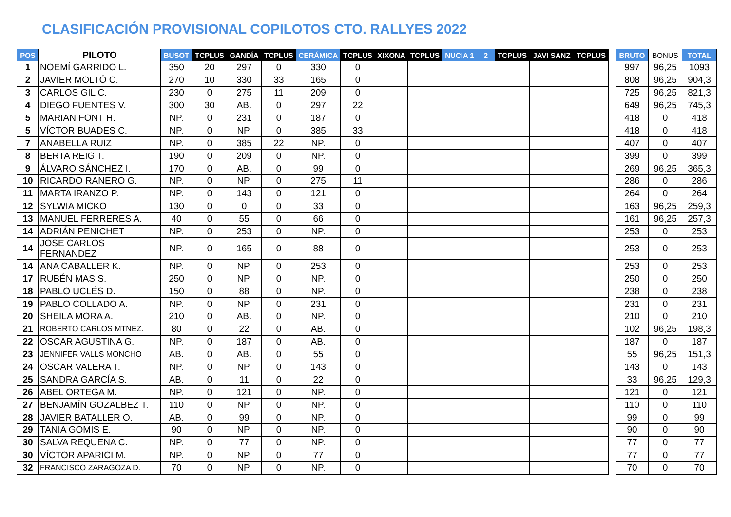CLASIFICACIÓN PROVISIONAL COPILOTOS CTO. RALLYES 2022
| POS | PILOTO | BUSOT | TCPLUS | GANDÍA | TCPLUS | CERÁMICA | TCPLUS | XIXONA | TCPLUS | NUCIA 1 | 2 | TCPLUS | JAVI SANZ | TCPLUS | | BRUTO | BONUS | TOTAL |
| 1 | NOEMÍ GARRIDO L. | 350 | 20 | 297 | 0 | 330 | 0 | | | | | | | | | 997 | 96,25 | 1093 |
| 2 | JAVIER MOLTÓ C. | 270 | 10 | 330 | 33 | 165 | 0 | | | | | | | | | 808 | 96,25 | 904,3 |
| 3 | CARLOS GIL C. | 230 | 0 | 275 | 11 | 209 | 0 | | | | | | | | | 725 | 96,25 | 821,3 |
| 4 | DIEGO FUENTES V. | 300 | 30 | AB. | 0 | 297 | 22 | | | | | | | | | 649 | 96,25 | 745,3 |
| 5 | MARIAN FONT H. | NP. | 0 | 231 | 0 | 187 | 0 | | | | | | | | | 418 | 0 | 418 |
| 5 | VÍCTOR BUADES C. | NP. | 0 | NP. | 0 | 385 | 33 | | | | | | | | | 418 | 0 | 418 |
| 7 | ANABELLA RUIZ | NP. | 0 | 385 | 22 | NP. | 0 | | | | | | | | | 407 | 0 | 407 |
| 8 | BERTA REIG T. | 190 | 0 | 209 | 0 | NP. | 0 | | | | | | | | | 399 | 0 | 399 |
| 9 | ÁLVARO SÁNCHEZ I. | 170 | 0 | AB. | 0 | 99 | 0 | | | | | | | | | 269 | 96,25 | 365,3 |
| 10 | RICARDO RANERO G. | NP. | 0 | NP. | 0 | 275 | 11 | | | | | | | | | 286 | 0 | 286 |
| 11 | MARTA IRANZO P. | NP. | 0 | 143 | 0 | 121 | 0 | | | | | | | | | 264 | 0 | 264 |
| 12 | SYLWIA MICKO | 130 | 0 | 0 | 0 | 33 | 0 | | | | | | | | | 163 | 96,25 | 259,3 |
| 13 | MANUEL FERRERES A. | 40 | 0 | 55 | 0 | 66 | 0 | | | | | | | | | 161 | 96,25 | 257,3 |
| 14 | ADRIÁN PENICHET | NP. | 0 | 253 | 0 | NP. | 0 | | | | | | | | | 253 | 0 | 253 |
| 14 | JOSE CARLOS FERNANDEZ | NP. | 0 | 165 | 0 | 88 | 0 | | | | | | | | | 253 | 0 | 253 |
| 14 | ANA CABALLER K. | NP. | 0 | NP. | 0 | 253 | 0 | | | | | | | | | 253 | 0 | 253 |
| 17 | RUBÉN MAS S. | 250 | 0 | NP. | 0 | NP. | 0 | | | | | | | | | 250 | 0 | 250 |
| 18 | PABLO UCLÉS D. | 150 | 0 | 88 | 0 | NP. | 0 | | | | | | | | | 238 | 0 | 238 |
| 19 | PABLO COLLADO A. | NP. | 0 | NP. | 0 | 231 | 0 | | | | | | | | | 231 | 0 | 231 |
| 20 | SHEILA MORA A. | 210 | 0 | AB. | 0 | NP. | 0 | | | | | | | | | 210 | 0 | 210 |
| 21 | ROBERTO CARLOS MTNEZ. | 80 | 0 | 22 | 0 | AB. | 0 | | | | | | | | | 102 | 96,25 | 198,3 |
| 22 | OSCAR AGUSTINA G. | NP. | 0 | 187 | 0 | AB. | 0 | | | | | | | | | 187 | 0 | 187 |
| 23 | JENNIFER VALLS MONCHO | AB. | 0 | AB. | 0 | 55 | 0 | | | | | | | | | 55 | 96,25 | 151,3 |
| 24 | OSCAR VALERA T. | NP. | 0 | NP. | 0 | 143 | 0 | | | | | | | | | 143 | 0 | 143 |
| 25 | SANDRA GARCÍA S. | AB. | 0 | 11 | 0 | 22 | 0 | | | | | | | | | 33 | 96,25 | 129,3 |
| 26 | ABEL ORTEGA M. | NP. | 0 | 121 | 0 | NP. | 0 | | | | | | | | | 121 | 0 | 121 |
| 27 | BENJAMÍN GOZALBEZ T. | 110 | 0 | NP. | 0 | NP. | 0 | | | | | | | | | 110 | 0 | 110 |
| 28 | JAVIER BATALLER O. | AB. | 0 | 99 | 0 | NP. | 0 | | | | | | | | | 99 | 0 | 99 |
| 29 | TANIA GOMIS E. | 90 | 0 | NP. | 0 | NP. | 0 | | | | | | | | | 90 | 0 | 90 |
| 30 | SALVA REQUENA C. | NP. | 0 | 77 | 0 | NP. | 0 | | | | | | | | | 77 | 0 | 77 |
| 30 | VÍCTOR APARICI M. | NP. | 0 | NP. | 0 | 77 | 0 | | | | | | | | | 77 | 0 | 77 |
| 32 | FRANCISCO ZARAGOZA D. | 70 | 0 | NP. | 0 | NP. | 0 | | | | | | | | | 70 | 0 | 70 |